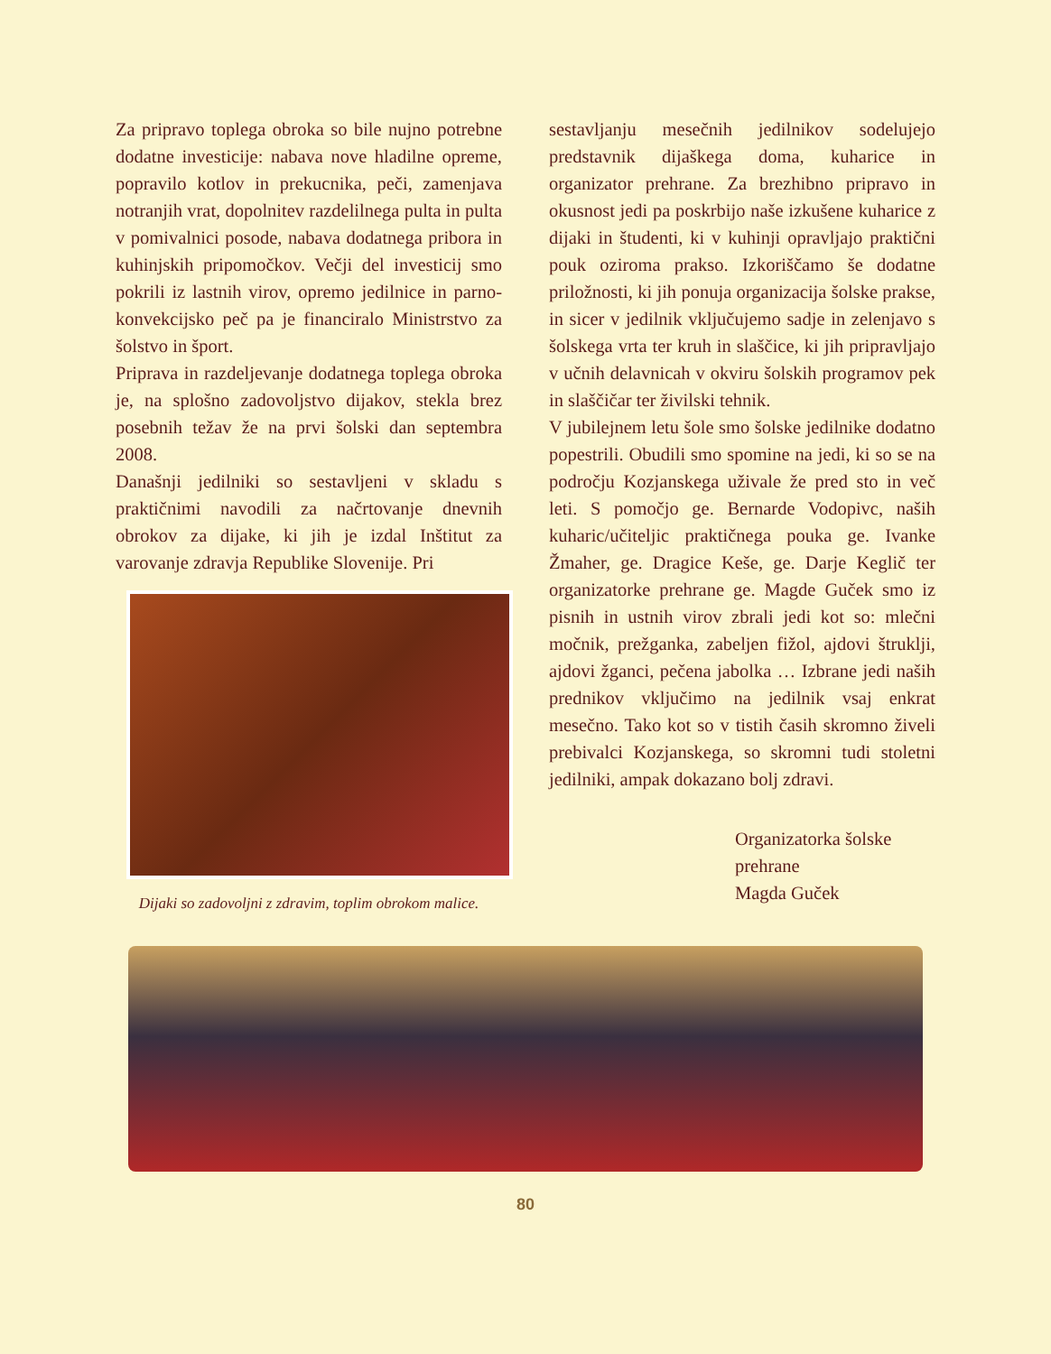Za pripravo toplega obroka so bile nujno potrebne dodatne investicije: nabava nove hladilne opreme, popravilo kotlov in prekucnika, peči, zamenjava notranjih vrat, dopolnitev razdelilnega pulta in pulta v pomivalnici posode, nabava dodatnega pribora in kuhinjskih pripomočkov. Večji del investicij smo pokrili iz lastnih virov, opremo jedilnice in parno-konvekcijsko peč pa je financiralo Ministrstvo za šolstvo in šport.
Priprava in razdeljevanje dodatnega toplega obroka je, na splošno zadovoljstvo dijakov, stekla brez posebnih težav že na prvi šolski dan septembra 2008.
Današnji jedilniki so sestavljeni v skladu s praktičnimi navodili za načrtovanje dnevnih obrokov za dijake, ki jih je izdal Inštitut za varovanje zdravja Republike Slovenije. Pri
Dijaki so zadovoljni z zdravim, toplim obrokom malice.
sestavljanju mesečnih jedilnikov sodelujejo predstavnik dijaškega doma, kuharice in organizator prehrane. Za brezhibno pripravo in okusnost jedi pa poskrbijo naše izkušene kuharice z dijaki in študenti, ki v kuhinji opravljajo praktični pouk oziroma prakso. Izkoriščamo še dodatne priložnosti, ki jih ponuja organizacija šolske prakse, in sicer v jedilnik vključujemo sadje in zelenjavo s šolskega vrta ter kruh in slaščice, ki jih pripravljajo v učnih delavnicah v okviru šolskih programov pek in slaščičar ter živilski tehnik.
V jubilejnem letu šole smo šolske jedilnike dodatno popestrili. Obudili smo spomine na jedi, ki so se na področju Kozjanskega uživale že pred sto in več leti. S pomočjo ge. Bernarde Vodopivc, naših kuharic/učiteljic praktičnega pouka ge. Ivanke Žmaher, ge. Dragice Keše, ge. Darje Keglič ter organizatorke prehrane ge. Magde Guček smo iz pisnih in ustnih virov zbrali jedi kot so: mlečni močnik, prežganka, zabeljen fižol, ajdovi štruklji, ajdovi žganci, pečena jabolka … Izbrane jedi naših prednikov vključimo na jedilnik vsaj enkrat mesečno. Tako kot so v tistih časih skromno živeli prebivalci Kozjanskega, so skromni tudi stoletni jedilniki, ampak dokazano bolj zdravi.
Organizatorka šolske
prehrane
Magda Guček
80